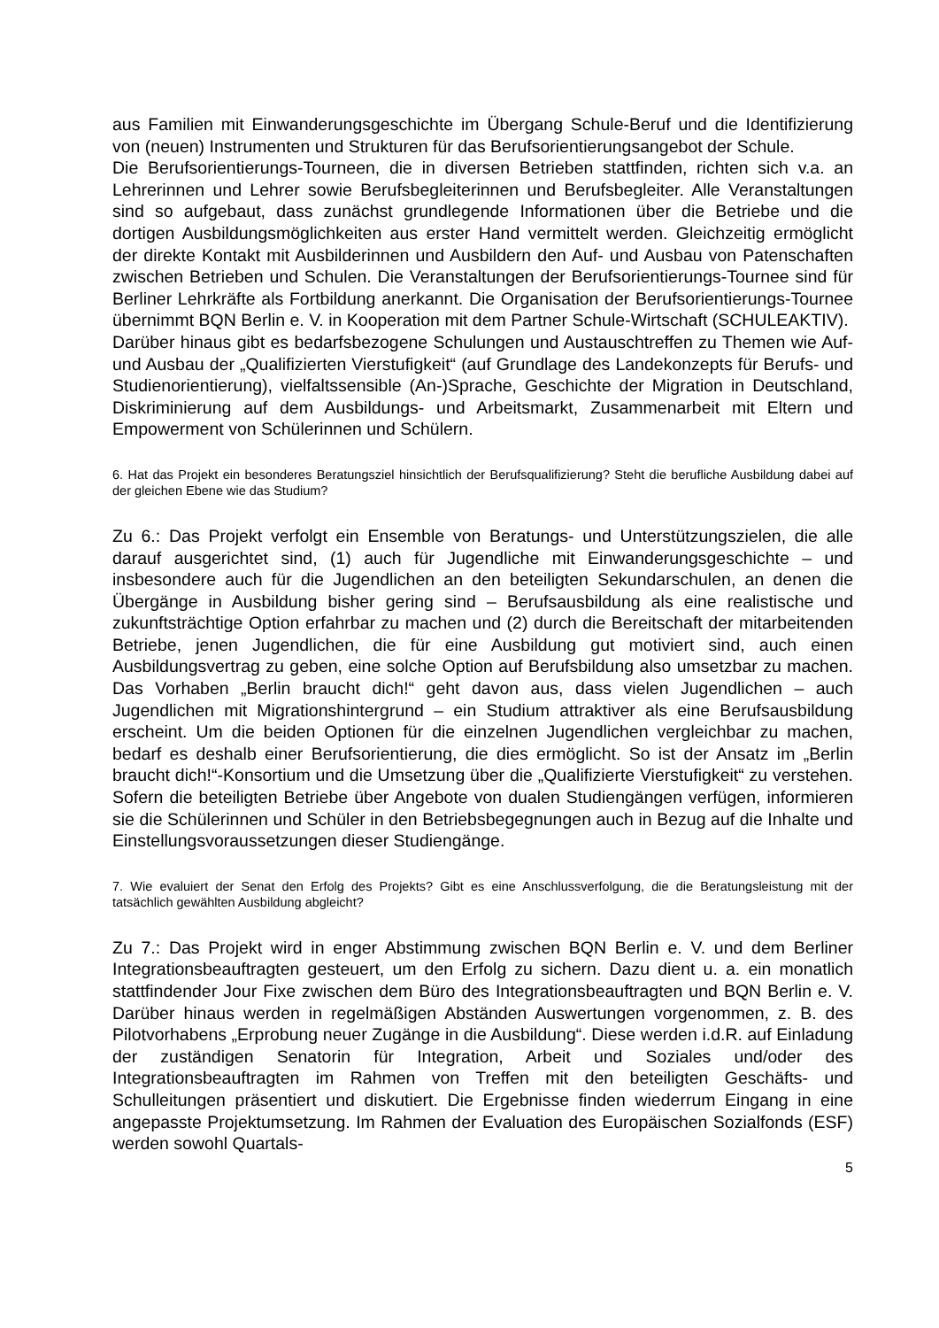aus Familien mit Einwanderungsgeschichte im Übergang Schule-Beruf und die Identifizierung von (neuen) Instrumenten und Strukturen für das Berufsorientierungsangebot der Schule.
Die Berufsorientierungs-Tourneen, die in diversen Betrieben stattfinden, richten sich v.a. an Lehrerinnen und Lehrer sowie Berufsbegleiterinnen und Berufsbegleiter. Alle Veranstaltungen sind so aufgebaut, dass zunächst grundlegende Informationen über die Betriebe und die dortigen Ausbildungsmöglichkeiten aus erster Hand vermittelt werden. Gleichzeitig ermöglicht der direkte Kontakt mit Ausbilderinnen und Ausbildern den Auf- und Ausbau von Patenschaften zwischen Betrieben und Schulen. Die Veranstaltungen der Berufsorientierungs-Tournee sind für Berliner Lehrkräfte als Fortbildung anerkannt. Die Organisation der Berufsorientierungs-Tournee übernimmt BQN Berlin e. V. in Kooperation mit dem Partner Schule-Wirtschaft (SCHULEAKTIV).
Darüber hinaus gibt es bedarfsbezogene Schulungen und Austauschtreffen zu Themen wie Auf- und Ausbau der „Qualifizierten Vierstufigkeit“ (auf Grundlage des Landekonzepts für Berufs- und Studienorientierung), vielfaltssensible (An-)Sprache, Geschichte der Migration in Deutschland, Diskriminierung auf dem Ausbildungs- und Arbeitsmarkt, Zusammenarbeit mit Eltern und Empowerment von Schülerinnen und Schülern.
6. Hat das Projekt ein besonderes Beratungsziel hinsichtlich der Berufsqualifizierung? Steht die berufliche Ausbildung dabei auf der gleichen Ebene wie das Studium?
Zu 6.: Das Projekt verfolgt ein Ensemble von Beratungs- und Unterstützungszielen, die alle darauf ausgerichtet sind, (1) auch für Jugendliche mit Einwanderungsgeschichte – und insbesondere auch für die Jugendlichen an den beteiligten Sekundarschulen, an denen die Übergänge in Ausbildung bisher gering sind – Berufsausbildung als eine realistische und zukunftsträchtige Option erfahrbar zu machen und (2) durch die Bereitschaft der mitarbeitenden Betriebe, jenen Jugendlichen, die für eine Ausbildung gut motiviert sind, auch einen Ausbildungsvertrag zu geben, eine solche Option auf Berufsbildung also umsetzbar zu machen. Das Vorhaben „Berlin braucht dich!“ geht davon aus, dass vielen Jugendlichen – auch Jugendlichen mit Migrationshintergrund – ein Studium attraktiver als eine Berufsausbildung erscheint. Um die beiden Optionen für die einzelnen Jugendlichen vergleichbar zu machen, bedarf es deshalb einer Berufsorientierung, die dies ermöglicht. So ist der Ansatz im „Berlin braucht dich!“-Konsortium und die Umsetzung über die „Qualifizierte Vierstufigkeit“ zu verstehen. Sofern die beteiligten Betriebe über Angebote von dualen Studiengängen verfügen, informieren sie die Schülerinnen und Schüler in den Betriebsbegegnungen auch in Bezug auf die Inhalte und Einstellungsvoraussetzungen dieser Studiengänge.
7. Wie evaluiert der Senat den Erfolg des Projekts? Gibt es eine Anschlussverfolgung, die die Beratungsleistung mit der tatsächlich gewählten Ausbildung abgleicht?
Zu 7.: Das Projekt wird in enger Abstimmung zwischen BQN Berlin e. V. und dem Berliner Integrationsbeauftragten gesteuert, um den Erfolg zu sichern. Dazu dient u. a. ein monatlich stattfindender Jour Fixe zwischen dem Büro des Integrationsbeauftragten und BQN Berlin e. V. Darüber hinaus werden in regelmäßigen Abständen Auswertungen vorgenommen, z. B. des Pilotvorhabens „Erprobung neuer Zugänge in die Ausbildung“. Diese werden i.d.R. auf Einladung der zuständigen Senatorin für Integration, Arbeit und Soziales und/oder des Integrationsbeauftragten im Rahmen von Treffen mit den beteiligten Geschäfts- und Schulleitungen präsentiert und diskutiert. Die Ergebnisse finden wiederrum Eingang in eine angepasste Projektumsetzung. Im Rahmen der Evaluation des Europäischen Sozialfonds (ESF) werden sowohl Quartals-
5